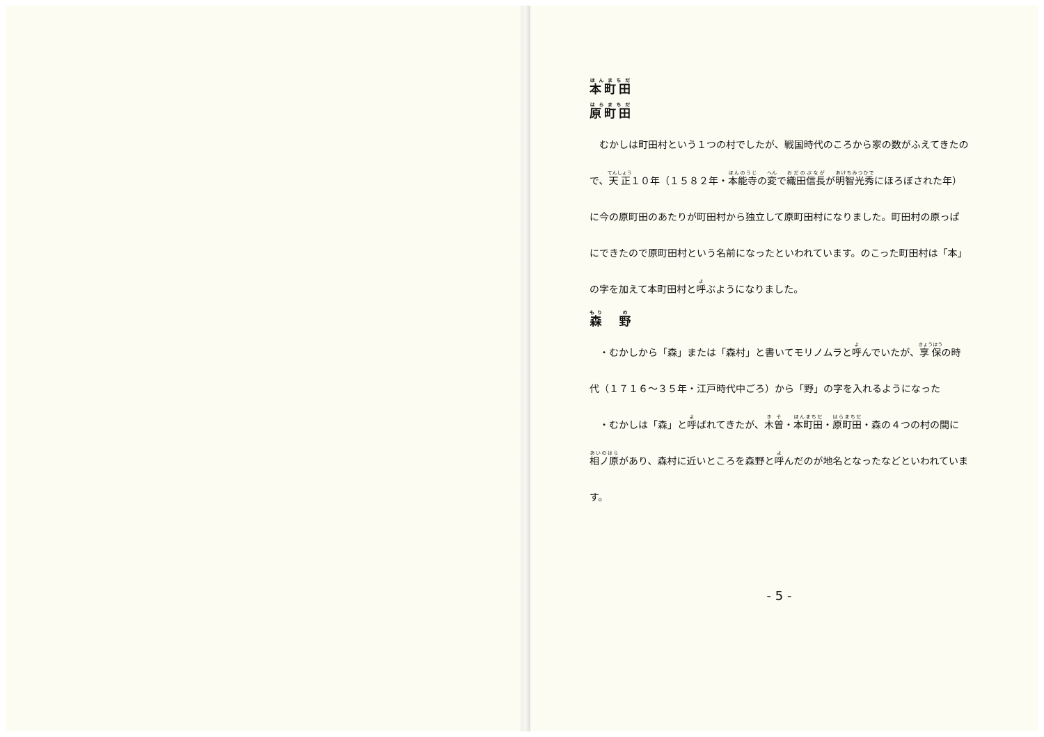本町田
原町田
　むかしは町田村という１つの村でしたが、戦国時代のころから家の数がふえてきたので、天正１０年（１５８２年・本能寺の変で織田信長が明智光秀にほろぼされた年）に今の原町田のあたりが町田村から独立して原町田村になりました。町田村の原っぱにできたので原町田村という名前になったといわれています。のこった町田村は「本」の字を加えて本町田村と呼ぶようになりました。
森　野
　・むかしから「森」または「森村」と書いてモリノムラと呼んでいたが、享保の時代（１７１６〜３５年・江戸時代中ごろ）から「野」の字を入れるようになった
　・むかしは「森」と呼ばれてきたが、木曽・本町田・原町田・森の４つの村の間に相ノ原があり、森村に近いところを森野と呼んだのが地名となったなどといわれています。
- 5 -